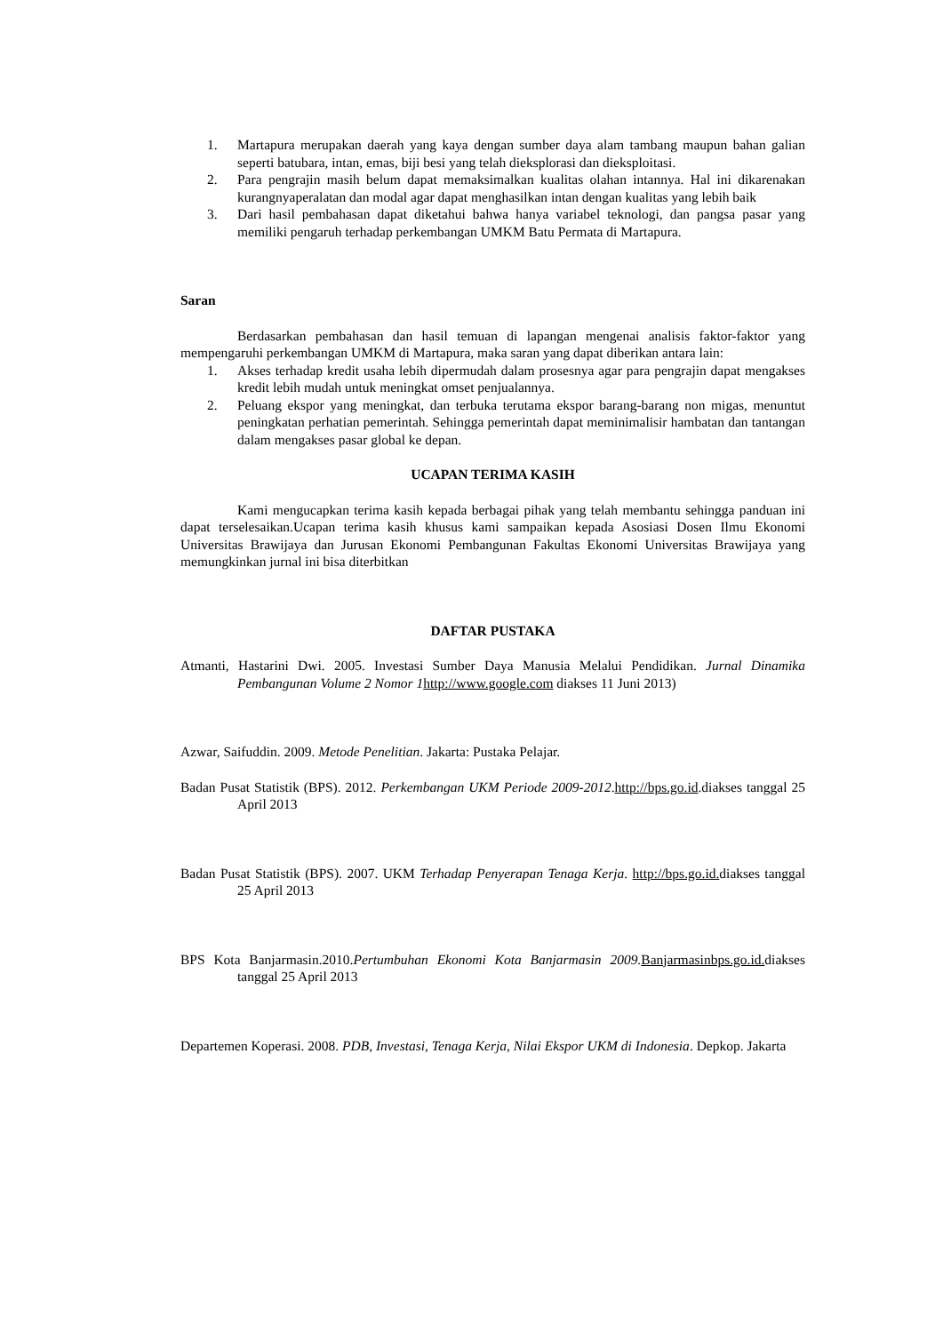1. Martapura merupakan daerah yang kaya dengan sumber daya alam tambang maupun bahan galian seperti batubara, intan, emas, biji besi yang telah dieksplorasi dan dieksploitasi.
2. Para pengrajin masih belum dapat memaksimalkan kualitas olahan intannya. Hal ini dikarenakan kurangnyaperalatan dan modal agar dapat menghasilkan intan dengan kualitas yang lebih baik
3. Dari hasil pembahasan dapat diketahui bahwa hanya variabel teknologi, dan pangsa pasar yang memiliki pengaruh terhadap perkembangan UMKM Batu Permata di Martapura.
Saran
Berdasarkan pembahasan dan hasil temuan di lapangan mengenai analisis faktor-faktor yang mempengaruhi perkembangan UMKM di Martapura, maka saran yang dapat diberikan antara lain:
1. Akses terhadap kredit usaha lebih dipermudah dalam prosesnya agar para pengrajin dapat mengakses kredit lebih mudah untuk meningkat omset penjualannya.
2. Peluang ekspor yang meningkat, dan terbuka terutama ekspor barang-barang non migas, menuntut peningkatan perhatian pemerintah. Sehingga pemerintah dapat meminimalisir hambatan dan tantangan dalam mengakses pasar global ke depan.
UCAPAN TERIMA KASIH
Kami mengucapkan terima kasih kepada berbagai pihak yang telah membantu sehingga panduan ini dapat terselesaikan.Ucapan terima kasih khusus kami sampaikan kepada Asosiasi Dosen Ilmu Ekonomi Universitas Brawijaya dan Jurusan Ekonomi Pembangunan Fakultas Ekonomi Universitas Brawijaya yang memungkinkan jurnal ini bisa diterbitkan
DAFTAR PUSTAKA
Atmanti, Hastarini Dwi. 2005. Investasi Sumber Daya Manusia Melalui Pendidikan. Jurnal Dinamika Pembangunan Volume 2 Nomor 1 http://www.google.com diakses 11 Juni 2013)
Azwar, Saifuddin. 2009. Metode Penelitian. Jakarta: Pustaka Pelajar.
Badan Pusat Statistik (BPS). 2012. Perkembangan UKM Periode 2009-2012.http://bps.go.id.diakses tanggal 25 April 2013
Badan Pusat Statistik (BPS). 2007. UKM Terhadap Penyerapan Tenaga Kerja. http://bps.go.id. diakses tanggal 25 April 2013
BPS Kota Banjarmasin.2010.Pertumbuhan Ekonomi Kota Banjarmasin 2009. Banjarmasinbps.go.id. diakses tanggal 25 April 2013
Departemen Koperasi. 2008. PDB, Investasi, Tenaga Kerja, Nilai Ekspor UKM di Indonesia. Depkop. Jakarta